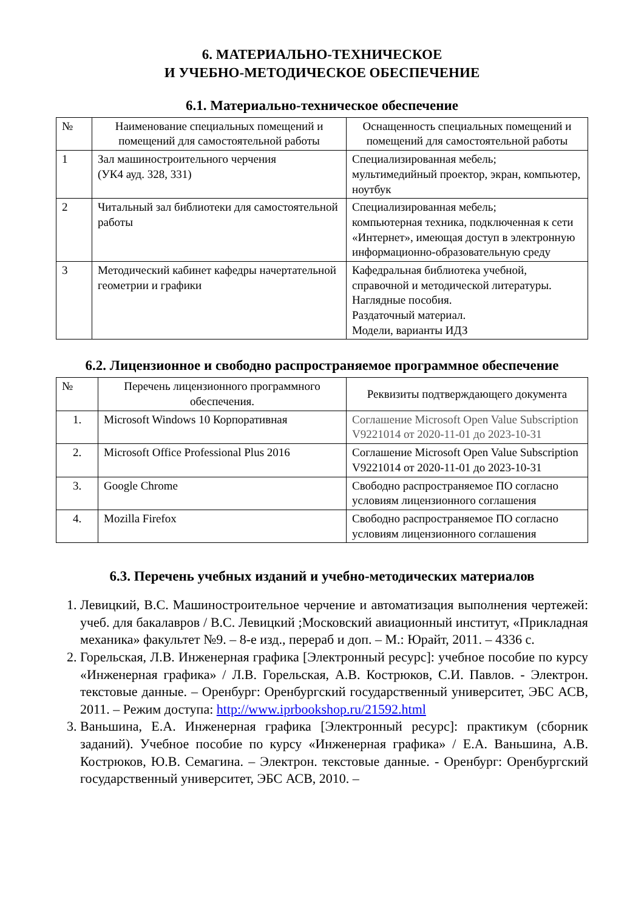6. МАТЕРИАЛЬНО-ТЕХНИЧЕСКОЕ
И УЧЕБНО-МЕТОДИЧЕСКОЕ ОБЕСПЕЧЕНИЕ
6.1. Материально-техническое обеспечение
| № | Наименование специальных помещений и помещений для самостоятельной работы | Оснащенность специальных помещений и помещений для самостоятельной работы |
| --- | --- | --- |
| 1 | Зал машиностроительного черчения (УК4 ауд. 328, 331) | Специализированная мебель; мультимедийный проектор, экран, компьютер, ноутбук |
| 2 | Читальный зал библиотеки для самостоятельной работы | Специализированная мебель; компьютерная техника, подключенная к сети «Интернет», имеющая доступ в электронную информационно-образовательную среду |
| 3 | Методический кабинет кафедры начертательной геометрии и графики | Кафедральная библиотека учебной, справочной и методической литературы. Наглядные пособия. Раздаточный материал. Модели, варианты ИДЗ |
6.2. Лицензионное и свободно распространяемое программное обеспечение
| № | Перечень лицензионного программного обеспечения. | Реквизиты подтверждающего документа |
| --- | --- | --- |
| 1. | Microsoft Windows 10 Корпоративная | Соглашение Microsoft Open Value Subscription V9221014 от 2020-11-01 до 2023-10-31 |
| 2. | Microsoft Office Professional Plus 2016 | Соглашение Microsoft Open Value Subscription V9221014 от 2020-11-01 до 2023-10-31 |
| 3. | Google Chrome | Свободно распространяемое ПО согласно условиям лицензионного соглашения |
| 4. | Mozilla Firefox | Свободно распространяемое ПО согласно условиям лицензионного соглашения |
6.3. Перечень учебных изданий и учебно-методических материалов
1. Левицкий, В.С. Машиностроительное черчение и автоматизация выполнения чертежей: учеб. для бакалавров / В.С. Левицкий ;Московский авиационный институт, «Прикладная механика» факультет №9. – 8-е изд., перераб и доп. – М.: Юрайт, 2011. – 4336 с.
2. Горельская, Л.В. Инженерная графика [Электронный ресурс]: учебное пособие по курсу «Инженерная графика» / Л.В. Горельская, А.В. Кострюков, С.И. Павлов. - Электрон. текстовые данные. – Оренбург: Оренбургский государственный университет, ЭБС АСВ, 2011. – Режим доступа: http://www.iprbookshop.ru/21592.html
3. Ваньшина, Е.А. Инженерная графика [Электронный ресурс]: практикум (сборник заданий). Учебное пособие по курсу «Инженерная графика» / Е.А. Ваньшина, А.В. Кострюков, Ю.В. Семагина. – Электрон. текстовые данные. - Оренбург: Оренбургский государственный университет, ЭБС АСВ, 2010. –